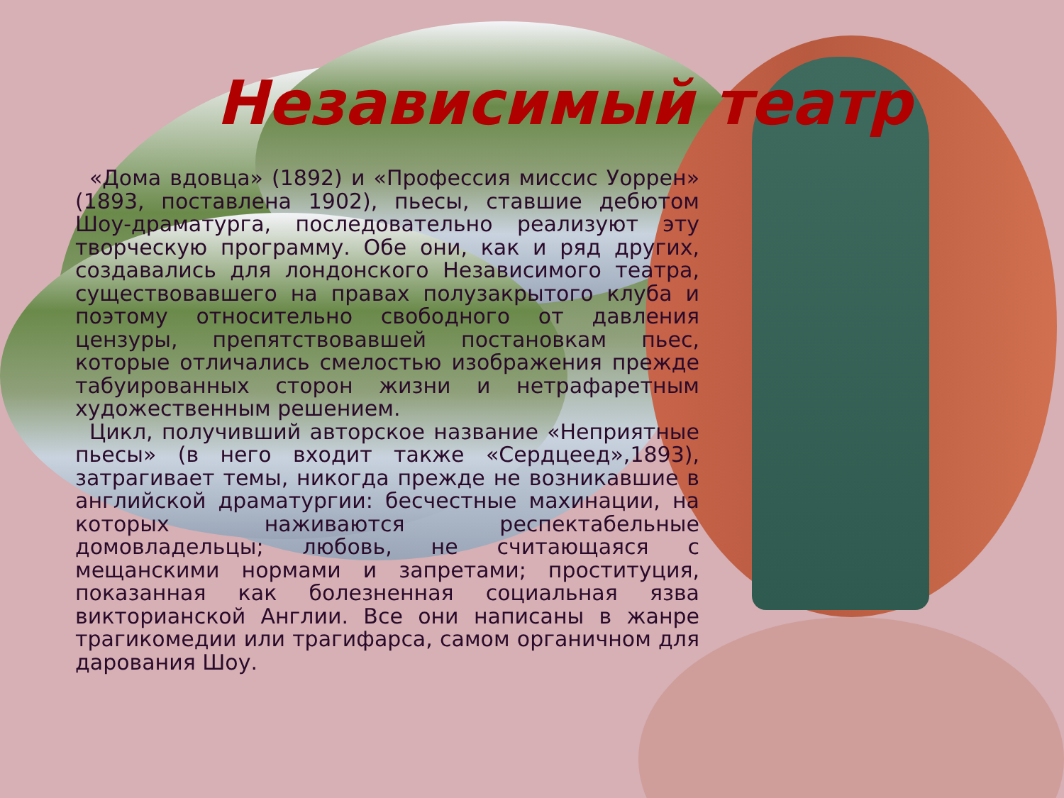Независимый театр
«Дома вдовца» (1892) и «Профессия миссис Уоррен» (1893, поставлена 1902), пьесы, ставшие дебютом Шоу-драматурга, последовательно реализуют эту творческую программу. Обе они, как и ряд других, создавались для лондонского Независимого театра, существовавшего на правах полузакрытого клуба и поэтому относительно свободного от давления цензуры, препятствовавшей постановкам пьес, которые отличались смелостью изображения прежде табуированных сторон жизни и нетрафаретным художественным решением.
Цикл, получивший авторское название «Неприятные пьесы» (в него входит также «Сердцеед»,1893), затрагивает темы, никогда прежде не возникавшие в английской драматургии: бесчестные махинации, на которых наживаются респектабельные домовладельцы; любовь, не считающаяся с мещанскими нормами и запретами; проституция, показанная как болезненная социальная язва викторианской Англии. Все они написаны в жанре трагикомедии или трагифарса, самом органичном для дарования Шоу.